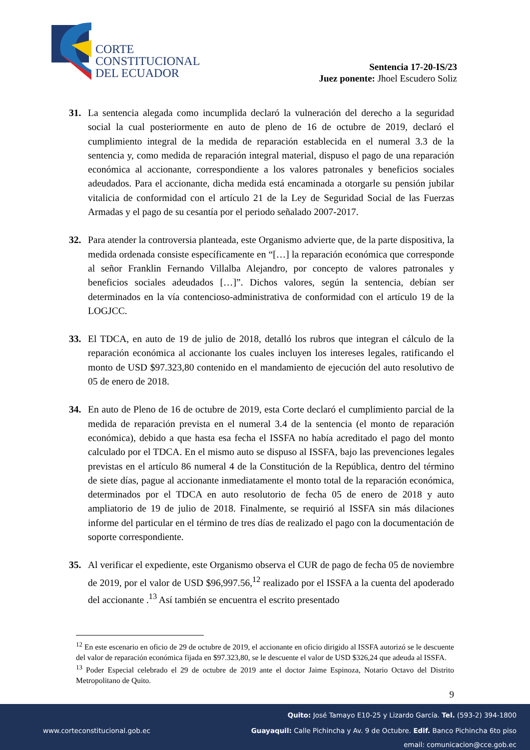CORTE
CONSTITUCIONAL
DEL ECUADOR
Sentencia 17-20-IS/23
Juez ponente: Jhoel Escudero Soliz
31. La sentencia alegada como incumplida declaró la vulneración del derecho a la seguridad social la cual posteriormente en auto de pleno de 16 de octubre de 2019, declaró el cumplimiento integral de la medida de reparación establecida en el numeral 3.3 de la sentencia y, como medida de reparación integral material, dispuso el pago de una reparación económica al accionante, correspondiente a los valores patronales y beneficios sociales adeudados. Para el accionante, dicha medida está encaminada a otorgarle su pensión jubilar vitalicia de conformidad con el artículo 21 de la Ley de Seguridad Social de las Fuerzas Armadas y el pago de su cesantía por el periodo señalado 2007-2017.
32. Para atender la controversia planteada, este Organismo advierte que, de la parte dispositiva, la medida ordenada consiste específicamente en “[…] la reparación económica que corresponde al señor Franklin Fernando Villalba Alejandro, por concepto de valores patronales y beneficios sociales adeudados […]”. Dichos valores, según la sentencia, debían ser determinados en la vía contencioso-administrativa de conformidad con el artículo 19 de la LOGJCC.
33. El TDCA, en auto de 19 de julio de 2018, detalló los rubros que integran el cálculo de la reparación económica al accionante los cuales incluyen los intereses legales, ratificando el monto de USD $97.323,80 contenido en el mandamiento de ejecución del auto resolutivo de 05 de enero de 2018.
34. En auto de Pleno de 16 de octubre de 2019, esta Corte declaró el cumplimiento parcial de la medida de reparación prevista en el numeral 3.4 de la sentencia (el monto de reparación económica), debido a que hasta esa fecha el ISSFA no había acreditado el pago del monto calculado por el TDCA. En el mismo auto se dispuso al ISSFA, bajo las prevenciones legales previstas en el artículo 86 numeral 4 de la Constitución de la República, dentro del término de siete días, pague al accionante inmediatamente el monto total de la reparación económica, determinados por el TDCA en auto resolutorio de fecha 05 de enero de 2018 y auto ampliatorio de 19 de julio de 2018. Finalmente, se requirió al ISSFA sin más dilaciones informe del particular en el término de tres días de realizado el pago con la documentación de soporte correspondiente.
35. Al verificar el expediente, este Organismo observa el CUR de pago de fecha 05 de noviembre de 2019, por el valor de USD $96,997.56,<sup>12</sup> realizado por el ISSFA a la cuenta del apoderado del accionante .<sup>13</sup> Así también se encuentra el escrito presentado
<sup>12</sup> En este escenario en oficio de 29 de octubre de 2019, el accionante en oficio dirigido al ISSFA autorizó se le descuente del valor de reparación económica fijada en $97.323,80, se le descuente el valor de USD $326,24 que adeuda al ISSFA.
<sup>13</sup> Poder Especial celebrado el 29 de octubre de 2019 ante el doctor Jaime Espinoza, Notario Octavo del Distrito Metropolitano de Quito.
9
Quito: José Tamayo E10-25 y Lizardo García. Tel. (593-2) 394-1800
www.corteconstitucional.gob.ec
Guayaquil: Calle Pichincha y Av. 9 de Octubre. Edif. Banco Pichincha 6to piso
email: comunicacion@cce.gob.ec